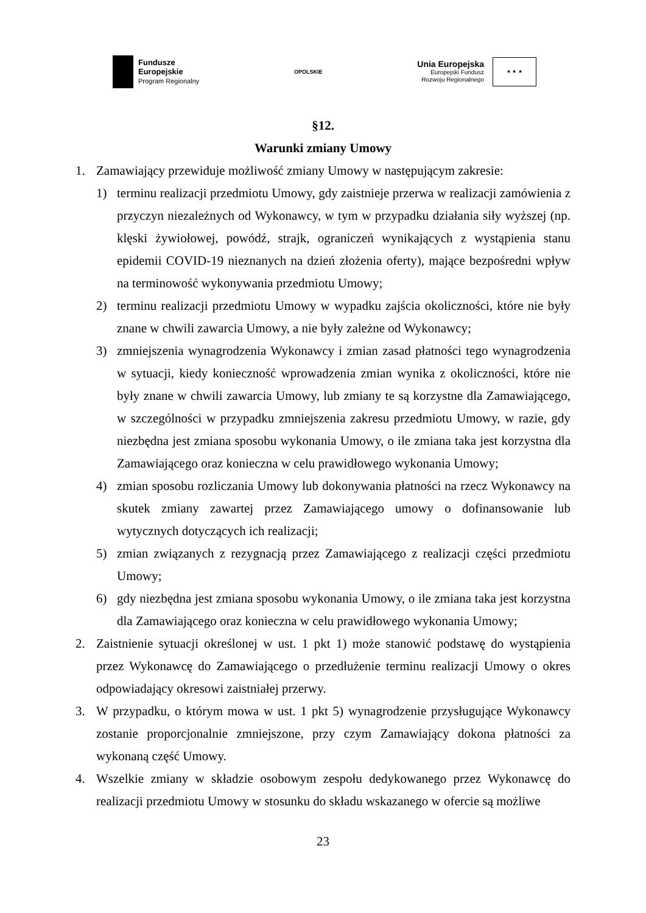Fundusze
Europejskie
Program Regionalny
OPOLSKIE
Unia Europejska
Europejski Fundusz
Rozwoju Regionalnego
★ ★ ★
§12.
Warunki zmiany Umowy
1. Zamawiający przewiduje możliwość zmiany Umowy w następującym zakresie:
1) terminu realizacji przedmiotu Umowy, gdy zaistnieje przerwa w realizacji zamówienia z przyczyn niezależnych od Wykonawcy, w tym w przypadku działania siły wyższej (np. klęski żywiołowej, powódź, strajk, ograniczeń wynikających z wystąpienia stanu epidemii COVID-19 nieznanych na dzień złożenia oferty), mające bezpośredni wpływ na terminowość wykonywania przedmiotu Umowy;
2) terminu realizacji przedmiotu Umowy w wypadku zajścia okoliczności, które nie były znane w chwili zawarcia Umowy, a nie były zależne od Wykonawcy;
3) zmniejszenia wynagrodzenia Wykonawcy i zmian zasad płatności tego wynagrodzenia w sytuacji, kiedy konieczność wprowadzenia zmian wynika z okoliczności, które nie były znane w chwili zawarcia Umowy, lub zmiany te są korzystne dla Zamawiającego, w szczególności w przypadku zmniejszenia zakresu przedmiotu Umowy, w razie, gdy niezbędna jest zmiana sposobu wykonania Umowy, o ile zmiana taka jest korzystna dla Zamawiającego oraz konieczna w celu prawidłowego wykonania Umowy;
4) zmian sposobu rozliczania Umowy lub dokonywania płatności na rzecz Wykonawcy na skutek zmiany zawartej przez Zamawiającego umowy o dofinansowanie lub wytycznych dotyczących ich realizacji;
5) zmian związanych z rezygnacją przez Zamawiającego z realizacji części przedmiotu Umowy;
6) gdy niezbędna jest zmiana sposobu wykonania Umowy, o ile zmiana taka jest korzystna dla Zamawiającego oraz konieczna w celu prawidłowego wykonania Umowy;
2. Zaistnienie sytuacji określonej w ust. 1 pkt 1) może stanowić podstawę do wystąpienia przez Wykonawcę do Zamawiającego o przedłużenie terminu realizacji Umowy o okres odpowiadający okresowi zaistniałej przerwy.
3. W przypadku, o którym mowa w ust. 1 pkt 5) wynagrodzenie przysługujące Wykonawcy zostanie proporcjonalnie zmniejszone, przy czym Zamawiający dokona płatności za wykonaną część Umowy.
4. Wszelkie zmiany w składzie osobowym zespołu dedykowanego przez Wykonawcę do realizacji przedmiotu Umowy w stosunku do składu wskazanego w ofercie są możliwe
23